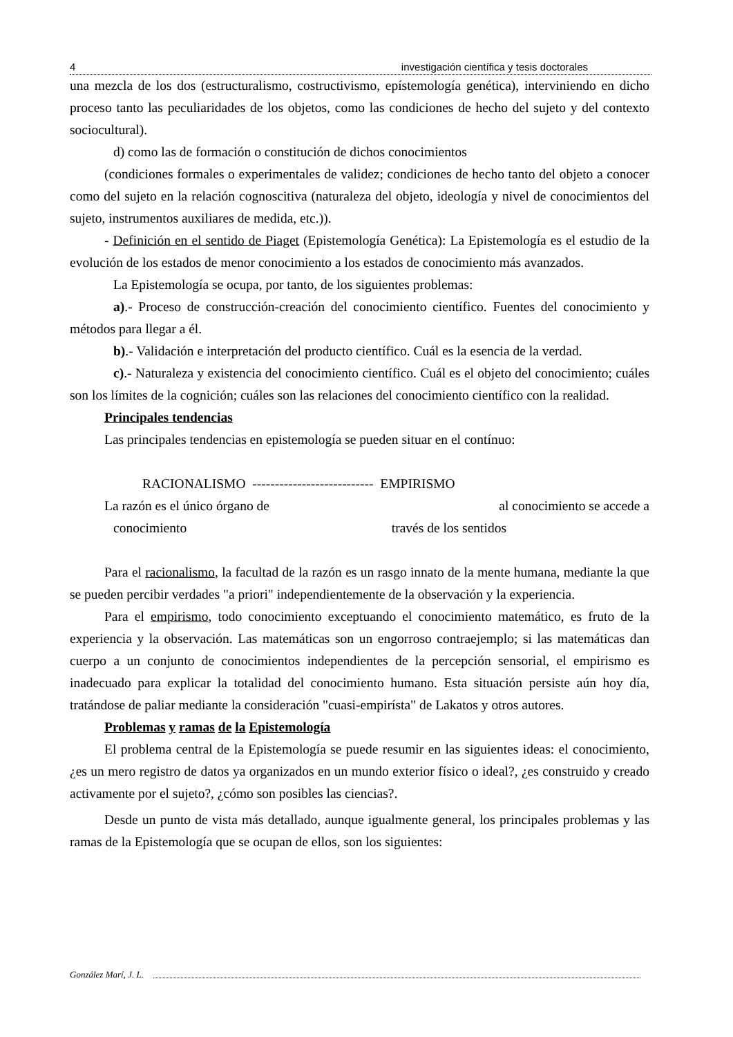4 investigación científica y tesis doctorales
una mezcla de los dos (estructuralismo, costructivismo, epístemología genética), interviniendo en dicho proceso tanto las peculiaridades de los objetos, como las condiciones de hecho del sujeto y del contexto sociocultural).
d) como las de formación o constitución de dichos conocimientos
(condiciones formales o experimentales de validez; condiciones de hecho tanto del objeto a conocer como del sujeto en la relación cognoscitiva (naturaleza del objeto, ideología y nivel de conocimientos del sujeto, instrumentos auxiliares de medida, etc.)).
- Definición en el sentido de Piaget (Epistemología Genética): La Epistemología es el estudio de la evolución de los estados de menor conocimiento a los estados de conocimiento más avanzados.
La Epistemología se ocupa, por tanto, de los siguientes problemas:
a).- Proceso de construcción-creación del conocimiento científico. Fuentes del conocimiento y métodos para llegar a él.
b).- Validación e interpretación del producto científico. Cuál es la esencia de la verdad.
c).- Naturaleza y existencia del conocimiento científico. Cuál es el objeto del conocimiento; cuáles son los límites de la cognición; cuáles son las relaciones del conocimiento científico con la realidad.
Principales tendencias
Las principales tendencias en epistemología se pueden situar en el contínuo:
RACIONALISMO --------------------------- EMPIRISMO
La razón es el único órgano de al conocimiento se accede a
conocimiento través de los sentidos
Para el racionalismo, la facultad de la razón es un rasgo innato de la mente humana, mediante la que se pueden percibir verdades "a priori" independientemente de la observación y la experiencia.
Para el empirismo, todo conocimiento exceptuando el conocimiento matemático, es fruto de la experiencia y la observación. Las matemáticas son un engorroso contraejemplo; si las matemáticas dan cuerpo a un conjunto de conocimientos independientes de la percepción sensorial, el empirismo es inadecuado para explicar la totalidad del conocimiento humano. Esta situación persiste aún hoy día, tratándose de paliar mediante la consideración "cuasi-empirísta" de Lakatos y otros autores.
Problemas y ramas de la Epistemología
El problema central de la Epistemología se puede resumir en las siguientes ideas: el conocimiento, ¿es un mero registro de datos ya organizados en un mundo exterior físico o ideal?, ¿es construido y creado activamente por el sujeto?, ¿cómo son posibles las ciencias?.
Desde un punto de vista más detallado, aunque igualmente general, los principales problemas y las ramas de la Epistemología que se ocupan de ellos, son los siguientes:
González Marí, J. L.